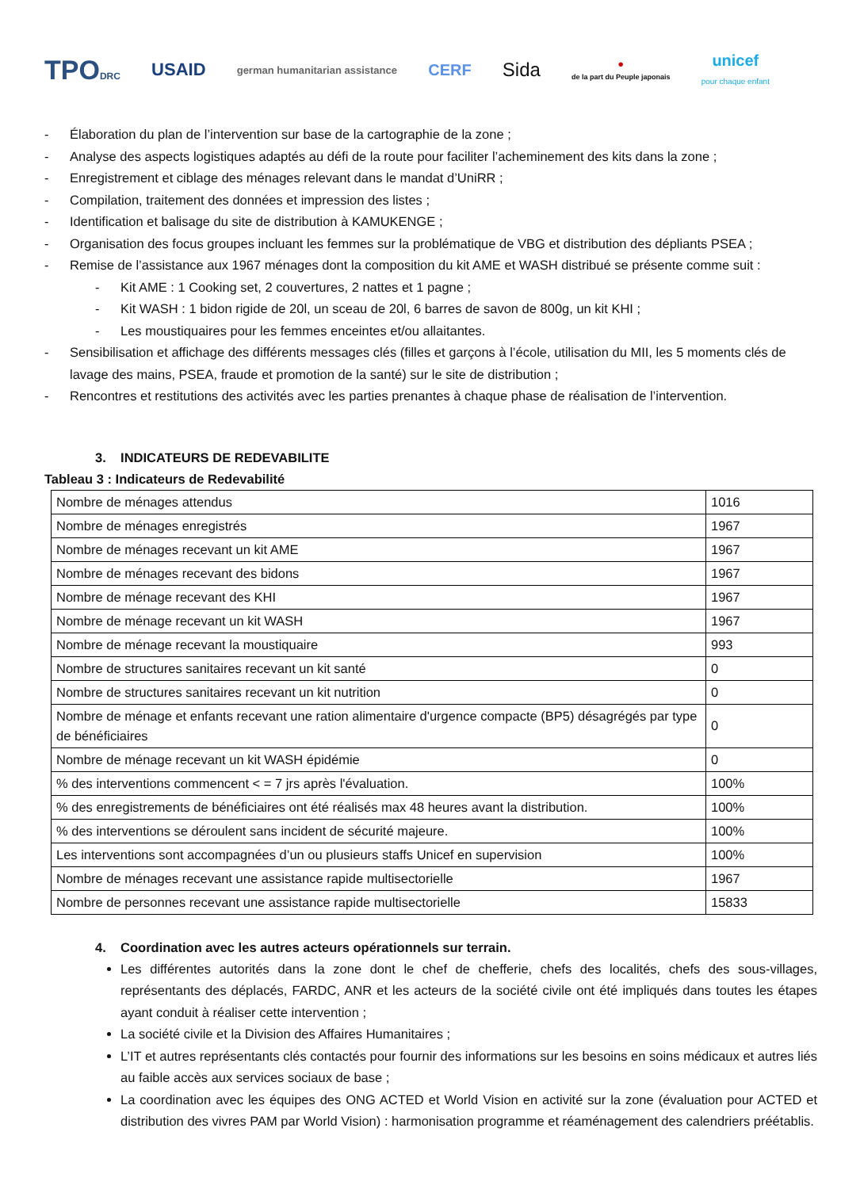TPODRC
USAID
german humanitarian assistance
CERF
Sida
●
de la part du Peuple japonais
unicef
pour chaque enfant
- Élaboration du plan de l’intervention sur base de la cartographie de la zone ;
- Analyse des aspects logistiques adaptés au défi de la route pour faciliter l’acheminement des kits dans la zone ;
- Enregistrement et ciblage des ménages relevant dans le mandat d’UniRR ;
- Compilation, traitement des données et impression des listes ;
- Identification et balisage du site de distribution à KAMUKENGE ;
- Organisation des focus groupes incluant les femmes sur la problématique de VBG et distribution des dépliants PSEA ;
- Remise de l’assistance aux 1967 ménages dont la composition du kit AME et WASH distribué se présente comme suit :
- Kit AME : 1 Cooking set, 2 couvertures, 2 nattes et 1 pagne ;
- Kit WASH : 1 bidon rigide de 20l, un sceau de 20l, 6 barres de savon de 800g, un kit KHI ;
- Les moustiquaires pour les femmes enceintes et/ou allaitantes.
- Sensibilisation et affichage des différents messages clés (filles et garçons à l’école, utilisation du MII, les 5 moments clés de lavage des mains, PSEA, fraude et promotion de la santé) sur le site de distribution ;
- Rencontres et restitutions des activités avec les parties prenantes à chaque phase de réalisation de l’intervention.
3. INDICATEURS DE REDEVABILITE
Tableau 3 : Indicateurs de Redevabilité
| Nombre de ménages attendus | 1016 |
| Nombre de ménages enregistrés | 1967 |
| Nombre de ménages recevant un kit AME | 1967 |
| Nombre de ménages recevant des bidons | 1967 |
| Nombre de ménage recevant des KHI | 1967 |
| Nombre de ménage recevant un kit WASH | 1967 |
| Nombre de ménage recevant la moustiquaire | 993 |
| Nombre de structures sanitaires recevant un kit santé | 0 |
| Nombre de structures sanitaires recevant un kit nutrition | 0 |
| Nombre de ménage et enfants recevant une ration alimentaire d'urgence compacte (BP5) désagrégés par type de bénéficiaires | 0 |
| Nombre de ménage recevant un kit WASH épidémie | 0 |
| % des interventions commencent < = 7 jrs après l'évaluation. | 100% |
| % des enregistrements de bénéficiaires ont été réalisés max 48 heures avant la distribution. | 100% |
| % des interventions se déroulent sans incident de sécurité majeure. | 100% |
| Les interventions sont accompagnées d’un ou plusieurs staffs Unicef en supervision | 100% |
| Nombre de ménages recevant une assistance rapide multisectorielle | 1967 |
| Nombre de personnes recevant une assistance rapide multisectorielle | 15833 |
4. Coordination avec les autres acteurs opérationnels sur terrain.
Les différentes autorités dans la zone dont le chef de chefferie, chefs des localités, chefs des sous-villages, représentants des déplacés, FARDC, ANR et les acteurs de la société civile ont été impliqués dans toutes les étapes ayant conduit à réaliser cette intervention ;
La société civile et la Division des Affaires Humanitaires ;
L’IT et autres représentants clés contactés pour fournir des informations sur les besoins en soins médicaux et autres liés au faible accès aux services sociaux de base ;
La coordination avec les équipes des ONG ACTED et World Vision en activité sur la zone (évaluation pour ACTED et distribution des vivres PAM par World Vision) : harmonisation programme et réaménagement des calendriers préétablis.